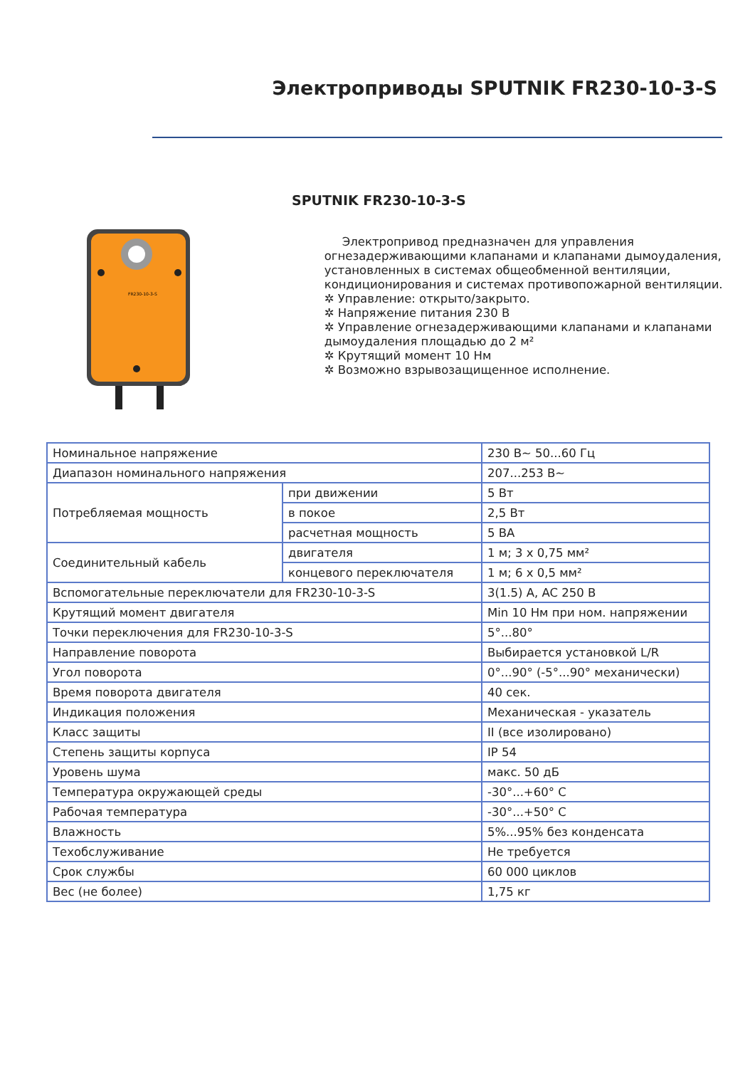Электроприводы SPUTNIK FR230-10-3-S
SPUTNIK FR230-10-3-S
FR230-10-3-S
Электропривод предназначен для управления огнезадерживающими клапанами и клапанами дымоудаления, установленных в системах общеобменной вентиляции, кондиционирования и системах противопожарной вентиляции.
✲ Управление: открыто/закрыто.
✲ Напряжение питания 230 В
✲ Управление огнезадерживающими клапанами и клапанами дымоудаления площадью до 2 м²
✲ Крутящий момент 10 Нм
✲ Возможно взрывозащищенное исполнение.
| Номинальное напряжение | | 230 В~ 50...60 Гц |
| Диапазон номинального напряжения | | 207...253 В~ |
| Потребляемая мощность | при движении | 5 Вт |
| | в покое | 2,5 Вт |
| | расчетная мощность | 5 ВА |
| Соединительный кабель | двигателя | 1 м; 3 x 0,75 мм² |
| | концевого переключателя | 1 м; 6 x 0,5 мм² |
| Вспомогательные переключатели для FR230-10-3-S | | 3(1.5) A, AC 250 В |
| Крутящий момент двигателя | | Min 10 Нм при ном. напряжении |
| Точки переключения для FR230-10-3-S | | 5°...80° |
| Направление поворота | | Выбирается установкой L/R |
| Угол поворота | | 0°...90° (-5°...90° механически) |
| Время поворота двигателя | | 40 сек. |
| Индикация положения | | Механическая - указатель |
| Класс защиты | | II (все изолировано) |
| Степень защиты корпуса | | IP 54 |
| Уровень шума | | макс. 50 дБ |
| Температура окружающей среды | | -30°...+60° С |
| Рабочая температура | | -30°...+50° С |
| Влажность | | 5%...95% без конденсата |
| Техобслуживание | | Не требуется |
| Срок службы | | 60 000 циклов |
| Вес (не более) | | 1,75 кг |